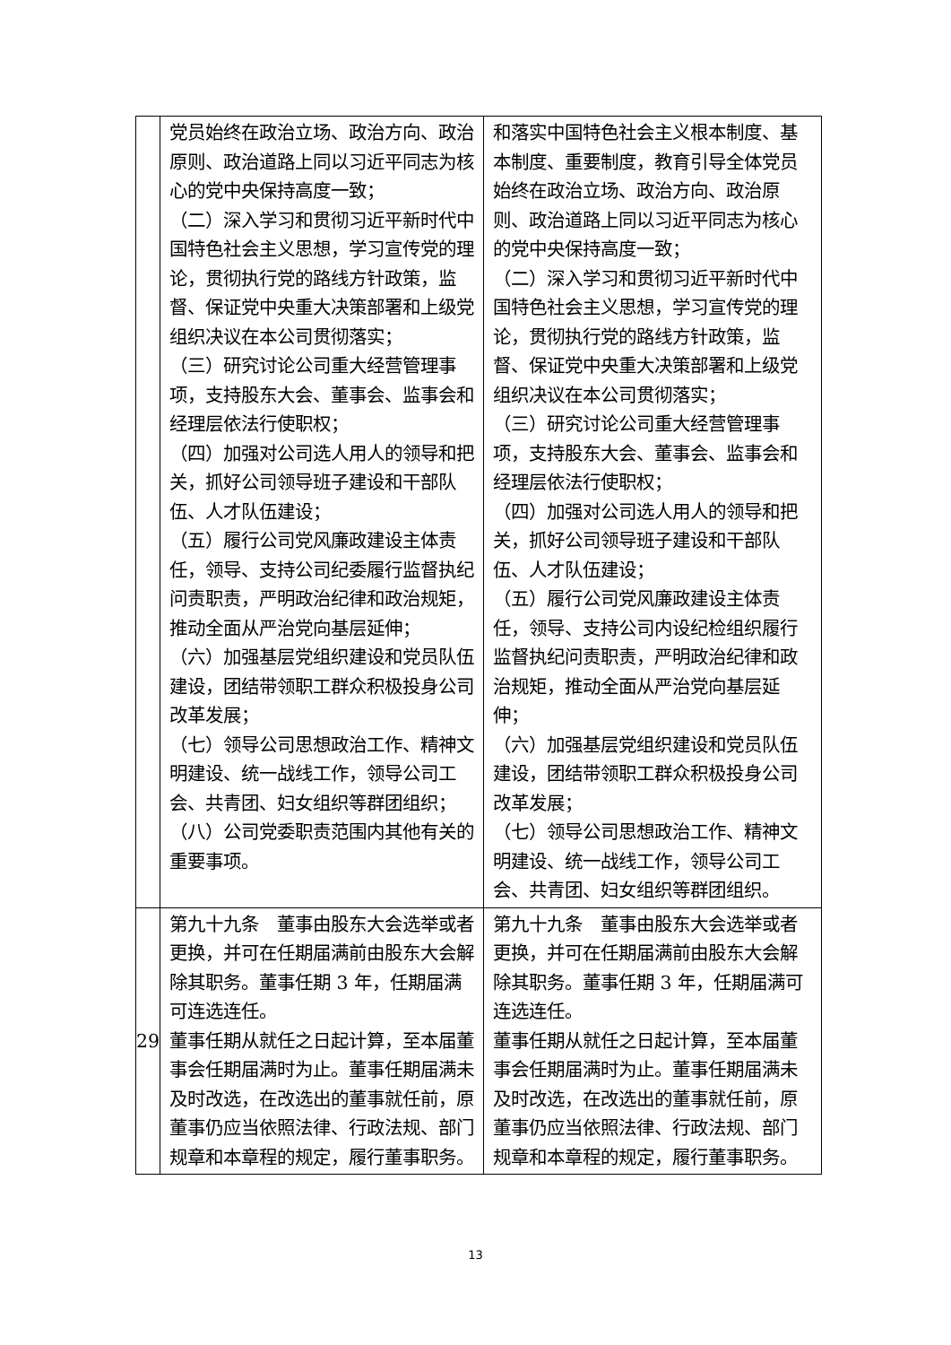| | 党员始终在政治立场、政治方向、政治原则、政治道路上同以习近平同志为核心的党中央保持高度一致； （二）深入学习和贯彻习近平新时代中国特色社会主义思想，学习宣传党的理论，贯彻执行党的路线方针政策，监督、保证党中央重大决策部署和上级党组织决议在本公司贯彻落实； （三）研究讨论公司重大经营管理事项，支持股东大会、董事会、监事会和经理层依法行使职权； （四）加强对公司选人用人的领导和把关，抓好公司领导班子建设和干部队伍、人才队伍建设； （五）履行公司党风廉政建设主体责任，领导、支持公司纪委履行监督执纪问责职责，严明政治纪律和政治规矩，推动全面从严治党向基层延伸； （六）加强基层党组织建设和党员队伍建设，团结带领职工群众积极投身公司改革发展； （七）领导公司思想政治工作、精神文明建设、统一战线工作，领导公司工会、共青团、妇女组织等群团组织； （八）公司党委职责范围内其他有关的重要事项。 | 和落实中国特色社会主义根本制度、基本制度、重要制度，教育引导全体党员始终在政治立场、政治方向、政治原则、政治道路上同以习近平同志为核心的党中央保持高度一致； （二）深入学习和贯彻习近平新时代中国特色社会主义思想，学习宣传党的理论，贯彻执行党的路线方针政策，监督、保证党中央重大决策部署和上级党组织决议在本公司贯彻落实； （三）研究讨论公司重大经营管理事项，支持股东大会、董事会、监事会和经理层依法行使职权； （四）加强对公司选人用人的领导和把关，抓好公司领导班子建设和干部队伍、人才队伍建设； （五）履行公司党风廉政建设主体责任，领导、支持公司内设纪检组织履行监督执纪问责职责，严明政治纪律和政治规矩，推动全面从严治党向基层延伸； （六）加强基层党组织建设和党员队伍建设，团结带领职工群众积极投身公司改革发展； （七）领导公司思想政治工作、精神文明建设、统一战线工作，领导公司工会、共青团、妇女组织等群团组织。 |
| 29 | 第九十九条 董事由股东大会选举或者更换，并可在任期届满前由股东大会解除其职务。董事任期 3 年，任期届满可连选连任。 董事任期从就任之日起计算，至本届董事会任期届满时为止。董事任期届满未及时改选，在改选出的董事就任前，原董事仍应当依照法律、行政法规、部门规章和本章程的规定，履行董事职务。 | 第九十九条 董事由股东大会选举或者更换，并可在任期届满前由股东大会解除其职务。董事任期 3 年，任期届满可连选连任。 董事任期从就任之日起计算，至本届董事会任期届满时为止。董事任期届满未及时改选，在改选出的董事就任前，原董事仍应当依照法律、行政法规、部门规章和本章程的规定，履行董事职务。 |
13